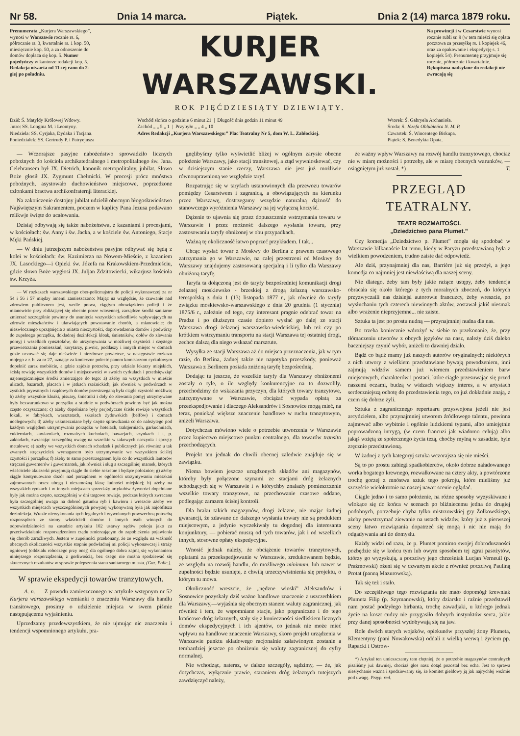Nr 58. Dnia 14 marca. Piątek. Dnia 2 (14) marca 1879 roku.
Prenumerata „Kurjera Warszawskiego”, wynosi w Warszawie rocznie rs. 6, półrocznie rs. 3, kwartalnie rs. 1 kop. 50, miesięcznie kop. 50, a za odnoszenie do domów dopłaca się kop. 5. Numer pojedyńczy w kantorze redakcji kop. 5. Redakcja otwarta od 11-tej rano do 2-giej po południu.
KURJER WARSZAWSKI.
ROK PIĘĆDZIESIĄTY DZIEWIĄTY.
Na prowincji i w Cesarstwie wynosi rocznie rubli sr. 9 (w tem mieści się opłata pocztowa za przesyłkę rs. 1 kopiejek 46, oraz za opakowanie i ekspedycję s. 1 kopiejek 54). Prenumeratę przyjmuje się rocznie, półrocznie i kwartalnie. Rękopisma nadsyłane do redakcji nie zwracają się
Dziś: Ś. Matyldy Królowej Wdowy.
Jutro: SS. Longina M. i Leontyny.
Niedziela: SS. Cyrjaka, Dydaka i Tacjana.
Poniedziałek: SS. Gertrudy P. i Patryejusza
Wschód słońca o godzinie 6 minut 21 | Długość dnia godzin 11 minut 49
Zachód „ „ 5 „ 1 | Przybyło „ „ 4 „ 10
Adres Redakcji „Kurjera Warszawskiego:” Plac Teatralny Nr 5, dom W. L. Zabłockiej.
Wtorek: Ś. Gabryela Archanioła.
Środa: S. Józefa Oblubieńca N. M. P.
Czwartek: Ś. Wincentego Biskupa.
Piątek: S. Benedykta Opata.
— Wczorajsze pasyjne nabożeństwo sprowadziło licznych pobożnych do kościoła archikatedralnego i metropolitalnego św. Jana. Celebransem był JX. Dietrich, kanonik metropolitalny, jubilat. Słowo Boże głosił JX. Zygmunt Chełmicki. W procesji prócz mnóstwa pobożnych, asystowało duchowieństwo miejscowe, poprzedzone członkami bractwa archikonfraternji literackiej.
Na zakończenie dostojny jubilat udzielił obecnym błogosławieństwo Najświętszym Sakramentem, poczem w kaplicy Pana Jezusa podawano relikwje święte do ucałowania.
Dzisiaj odbywają się także nabożeństwa, z kazaniami i procesjami, w kościołach: św. Anny i św. Jacka, a w kościele św. Antoniego, Stacje Męki Pańskiej.
— W dniu jutrzejszym nabożeństwa pasyjne odbywać się będą z kolei w kościołach: św. Kazimierza na Nowem-Mieście, z kazaniem JX. Lasockiego—i Opieki św. Józefa na Krakowskiem-Przedmieściu, gdzie słowo Boże wygłosi JX. Juljan Zdzitowiecki, wikarjusz kościoła św. Krzyża.
— W rozkazach warszawskiego ober-policmajstra do policji wykonawczej za nr 54 i 56 i 57 między innemi zamieszczono: Mając na względzie, że czuwanie nad zdrowiem publicznem jest, wedle prawa, ciągłym obowiązkiem policji i że mianowicie przy zbliżającej się obecnie porze wiosennej, zarządcze środki sanitarne zmierzać szczególnie powinny do usunięcia wszystkich szkodliwie wpływających na zdrowie mieszkańców i ułatwiających powstawanie chorób, a mianowicie: do niezwłocznego uprzątnięcia z miasta nieczystości, doprowadzenia domów i podwórzy do zupełnego porządku, dokładnej dezinfekcji kloak, śmietników, dołów do zlewania pomyj i wszelkich rynsztoków, do utrzymywania w możliwej czystości i częstego przewietrzania pomieszkań, korytarzy, piwnic, poddaszy i innych miejsc w domach gdzie uczuwać się daje nieświeże i niezdrowe powietrze, w następstwie rozkazu mojego z r. b. za nr 27, uznając za konieczne polecić panom komisarzom cyrkułowym dopełnić zaraz osobiście, a gdzie zajdzie potrzeba, przy udziale lekarzy miejskich, ścisłą rewizję wszystkich domów i miejscowości w swoich cyrkułach i przedsięwziąć najenergiczniejsze środki zmierzające do tego: a) ażeby na wszystkich w mieście ulicach, bazarach, placach i w jatkach rzeźnickich, jak również w podwórzach w zystkich prywatnych i rządowych domów przestrzeganą była ciągle czystość możliwa; b) ażeby wszystkie kloaki, pisuary, śmietniki i doły do zlewania pomyj utrzymywane były bezwarunkowo w porządku a studnie w podwórzach powinny być jak można często oczyszczane; c) ażeby dopełniane były perjodyczne ścisłe rewizje wszystkich lokali, w fabrykach, warsztatach, szkołach żydowskich (bełfów) i domach noclegowych; d) ażeby uskuteczniane były częste sprawdzania co do należytego pod każdym względem utrzymywania porządku w hotelach, traktjerniach, garkuchniach, cukierniach, kawiarniach, rozmaitych kuchniach, bawarjach, szynkach i t. p. zakładach, zwracając szczególną uwagę na wszelkie w takowych naczynia i sprzęty metalowe; e) ażeby we wszystkich domach schadzek i publicznych jak również u tak zwanych stręczycielek wymaganem było utrzymywanie we wszystkiem ściślej czystości i porządku; f) ażeby to samo przestrzeganem było co do wszystkich lantorów stręczeń guwernerów i guwernantek, jak również i sług a szczególniej mamek, których właściciele akuszerki przyjmują ciągle do siebie sekretne i będące położnice; g) ażeby ciągle kontynuowano dozór nad porządnem w ogólności utrzymywaniu mieszkań zajmowanych przez ubogą i niezamożną klasę ludności miejskiej; h) ażeby na wszystkich rynkach i w innych miejscach sprzedaży artykułów żywności dopełniane były jak można często, szczególniej w dni targowe rewizje, podczas których zwracana była szczególniej uwaga na dobroć gatunku ryb i kawioru i wreszcie ażeby we wszystkich miejscach wyszczególnionych powyżej wykonywaną była jak najobfitsza dezinfekcja. Wrazie niewykonania tych legalnych i wywołanych powszechną potrzebą rozporządzeń ze strony właścicieli domów i innych osób winnych do odpowiedzialności na zasadzie artykułu 102 ustawy sądów pokoju jako za przeciwdziałanie rozporządzeniom rządu zmierzającym do zapobieżenia pojawienia się chorób zaraźliwych. Jestem w zupełności przekonany, że ze względu na ważność obecnych okoliczności wszystkie stopnie podwładnej mi policji wykonawczej i straży ogniowej (oddziału roboczego przy onej) dla ogólnego dobra zajmą się wykonaniem niniejszego rozporządzenia, z gorliwością, bez czego nie można spodziewać się skutecznych rezultatów w sprawie polepszenia stanu sanitarnego miasta. (Gaz. Polic.).
W sprawie ekspedycji towarów tranzytowych.
— A. n. — Z powodu zamieszczonego w artykule wstępnym nr 52 Kurjera warszawskiego wzmianki o znaczeniu Warszawy dla handlu transitowego, prosimy o udzielenie miejsca w swem piśmie następującemu wyjaśnieniu.
Uprzedzamy przedewszystkiem, że nie ujmując nic znaczeniu i tendencji wspomnionego artykułu, pra-
gnęlibyśmy tylko wyświetlić bliżej w ogólnym zarysie obecne położenie Warszawy, jako stacji transitowej, a ztąd wywnioskować, czy w dzisiejszym stanie rzeczy, Warszawa nie jest już możliwie równouprawnioną we względzie taryf.
Rozpatrując się w taryfach ustanowionych dla przewozu towarów pomiędzy Cesarstwem i zagranicą, a obowiązujących na kierunku przez Warszawę, dostrzegamy wszędzie naturalną dążność do stanowczego wyróżnienia Warszawy na jej wyłączną korzyść.
Dążenie to ujawnia się przez dopuszczenie wstrzymania towaru w Warszawie i przez możność dalszego wysłania towaru, przy zastosowaniu taryfy obniżonej w obu przypadkach.
Ważną tę okoliczność łatwo poprzeć przykładem. I tak...
Chcąc wysłać towar z Moskwy do Berlina z prawem czasowego zatrzymania go w Warszawie, na całej przestrzeni od Moskwy do Warszawy znajdujemy zastosowaną specjalną i li tylko dla Warszawy obniżoną taryfę.
Taryfa ta dołączoną jest do taryfy bezpośredniej komunikacji drogi żelaznej moskiewsko - brzeskiej z drogą żelazną warszawsko-terespolską z dnia 1 (13) listopada 1877 r., jak również do taryfy związku moskiewsko-warszawskiego z dnia 20 grudnia (1 stycznia) 1875/6 r., zależnie od tego, czy interesant pragnie odebrać towar na Pradze i po dłuższym czasie dopiero wysłać go dalej ze stacji Warszawa drogi żelaznej warszawsko-wiedeńskiej, lub też czy po krótkiem wstrzymaniu transportu na stacji Warszawa tej ostatniej drogi, zechce dalszą dla niego wskazać marszrute.
Wysyłka ze stacji Warszawa aż do miejsca przeznaczenia, jak w tym razie, do Berlina, żadnej także nie napotyka przeszkody, ponieważ Warszawa z Berlinem posiada zniżoną taryfę bezpośrednią.
Dodając tu jeszcze, że wszelkie taryfy dla Warszawy obniżonemi zostały o tyle, o ile względy konkurencyjne na to dozwoliły, przechodzimy do wskazania przyczyn, dla których towary tranzytowe, zatrzymywane w Warszawie, obciążać wypada opłatą za przeekspedjowanie i dlaczego Aleksandrów i Sosnowice mogą mieć, na teraz, poniekąd większe znaczenie handlowe w ruchu tranzytowym, aniżeli Warszawa.
Dotychczas mówiono wiele o potrzebie utworzenia w Warszawie przez kupiectwo miejscowe punktu centralnego, dla towarów transito przechodzących.
Projekt ten jednak do chwili obecnej zaledwie znajduje się w zawiązku.
Niema bowiem jeszcze urządzonych składów ani magazynów, któreby były połączone szynami ze stacjami dróg żelaznych schodzących się w Warszawie i w którychby znalazły pomieszczenie wszelkie towary tranzytowe, na przechowanie czasowe oddane, podlegając zarazem ścisłej kontroli.
Dla braku takich magazynów, drogi żelazne, nie mając żadnej gwarancji, że zdawane do dalszego wysłania towary nie są produktem miejscowym, a jedynie wyczekiwały tu dogodnej dla interesanta konjunktury, — pobierać muszą od tych towarów, jak i od wszelkich innych, stosowne opłaty ekspedycyjne.
Wnosić jednak należy, że obciążenie towarów tranzytowych, opłatami za przeekspedjowanie w Warszawie, zredukowanem będzie, ze względu na rozwój handlu, do możliwego minimum, lub nawet w zupełności będzie usunięte, z chwilą urzeczywistnienia się projektu, o którym tu mowa.
Okoliczność wreszcie, że „nędzne wioski” Aleksandrów i Sosnowice pozyskały dziś ważne handlowe znaczenie z uszczerbkiem dla Warszawy,—wyjaśnia się obecnym stanem waluty zagranicznej, jak również i tem, że wspomniane stacje, jako pograniczne i do tego krańcowe dróg żelaznych, stały się z konieczności siedliskiem licznych domów ekspedycyjnych i ich ajentów, co jednak nie może mieć wpływu na handlowe znaczenie Warszawy, skoro projekt urządzenia w Warszawie punktu składowego racjonalnie załatwionym zostanie a tembardziej jeszcze po obniżeniu się waluty zagranicznej do cyfry normalnej.
Nie wchodząc, nateraz, w dalsze szczegóły, sądzimy, — że, jak dotychczas, wyłącznie prawie, staraniem dróg żelaznych tutejszych zawdzięczyć należy,
że ważny wpływ Warszawy na rozwój handlu tranzytowego, chociaż nie w miarę możności i potrzeby, ale w miarę obecnych warunków, — osiągniętym już został. *) T.
PRZEGLĄD TEATRALNY.
TEATR ROZMAITOŚCI.
„Dziedzictwo pana Plumet.”
Czy komedja „Dziedzictwo p. Plumet” mogła się spodobać w Warszawie kilkanaście lat temu, kiedy w Paryżu przedstawianą była z wielkiem powodzeniem, trudno zaiste dać odpowiedź.
Ale dziś, przynajmniej dla nas, Barrière już się przeżył, a jego komedja co najmniej jest niewłaściwą dla naszej sceny.
Nie dlatego, żeby tam były jakie rażące ustępy, żeby tendencja obracała się około którego z tych moralnych zboczeń, do których przyzwyczaili nas dzisiejsi autorowie francuzcy, żeby wreszcie, po wysłuchaniu tych czterech niewinnych aktów, zostawał jakiś niesmak albo wrażenie nieprzyjemne... nie zaiste.
Sztuka ta jest po prostu nudną — przynajmniej nudna dla nas.
Bo trzeba koniecznie wdrożyć w siebie to przekonanie, że, przy tłómaczeniu utworów z obcych języków na nasz, należy dziś daleko baczniejszy czynić wybór, aniżeli to dawniej działo.
Bądź co bądź mamy już naszych autorów oryginalnych; niektórych z nich utwory z wielkiem przedstawiane bywają powodzeniem, inni zajmują widzów samem już wiernem przedstawieniem barw miejscowych, charakterów i postaci, które ciągle przesuwając się przed naszemi oczami, budzą w widzach większy interes, a w artystach serdeczniejszą ochotę do przedstawienia tego, co już dokładnie znają, z czem się dobrze żyli.
Sztuka z zagranicznego repertuaru przyswojona jeżeli nie jest arcydziełem, albo przynajmniej utworem źródłowego talentu, powinna zajmować albo wybitnie i ogólnie ludzkiemi typami, albo umiejętnie poprowadzoną intrygą, (w czem francuzi jak wiadomo celują) albo jakąś wziętą ze społecznego życia tezą, choćby mylną w zasadzie, byle zręcznie przedstawioną.
W żadnej z tych kategoryj sztuka wczorajsza się nie mieści.
Są to po prostu zabiegi spadkobierców, około dobrze naładowanego worka bogatego krewnego, rozwałkowane na cztery akty, a powtórzone trochę gorzej z mnóstwa sztuk tego pokroju, które mieliśmy już szczęście wielokrotnie na naszej nawet scenie oglądać.
Ciągle jedno i to samo położenie, na różne sposoby wyzyskiwane i wlokące się do końca w scenach po bliźniecemu jedna do drugiej podobnych, potrzebuje chyba tylko mistrzowskiej gry Żołkowskiego, ażeby powstrzymać ziewanie na ustach widzów, który już z pierwszej sceny łatwo rozwiązania dopatrzeć się mogą i nic nie mają do odgadywania ani do domysłu.
Każdy widzi od razu, że p. Plumet pomimo swojej dobroduszności pozbędzie się w końcu tym lub owym sposobem tej zgrai pasożytów, którzy go wyzyskują, a poczciwy jego chrześniak Lucjan Verneuil (p. Prażmowski) ożeni się w czwartym akcie z również poczciwą Pauliną Protat (panną Mazurowską).
Tak się też i stało.
Do szczęśliwego tego rozwiązania nie mało dopomógł krewniak Plumeta Filip (p. Szymanowski), który dziarsko i raźnie przedstawił nam postać podżyłego birbanta, trochę zawadjaki, u którego jednak życie na koszt cudzy nie przygasiło dobrych instynktów serca, jakie przy danej sposobności wydobywają się na jaw.
Role dwóch starych wojaków, opiekunów przyszłej żony Plumeta, Klementyny (pani Nowakowska) oddali z wielką werwą i życiem pp. Rapacki i Ostrow-
*) Artykuł ten umieszczamy tem chętniej, że o potrzebie magazynów centralnych pisaliśmy już dawniej, chociaż głos nasz dotąd pozostał bez echa. Jest to sprawa niesłychanie ważna i spodziewamy się, że komitet giełdowy ją jak najrychlej weźmie pod uwagę. Przyp. red.